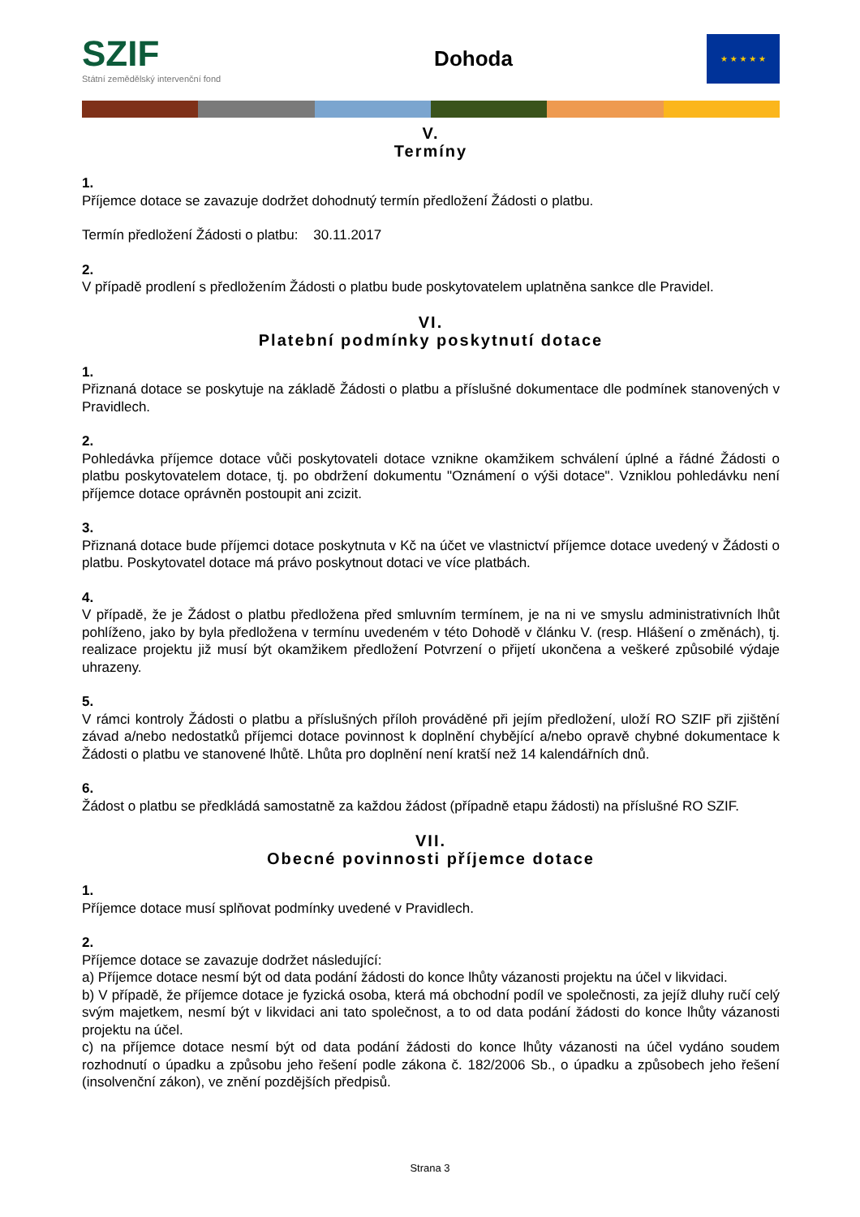SZIF
Státní zemědělský intervenční fond
Dohoda
★ ★ ★ ★ ★
V.
Termíny
1.
Příjemce dotace se zavazuje dodržet dohodnutý termín předložení Žádosti o platbu.
Termín předložení Žádosti o platbu: 30.11.2017
2.
V případě prodlení s předložením Žádosti o platbu bude poskytovatelem uplatněna sankce dle Pravidel.
VI.
Platební podmínky poskytnutí dotace
1.
Přiznaná dotace se poskytuje na základě Žádosti o platbu a příslušné dokumentace dle podmínek stanovených v Pravidlech.
2.
Pohledávka příjemce dotace vůči poskytovateli dotace vznikne okamžikem schválení úplné a řádné Žádosti o platbu poskytovatelem dotace, tj. po obdržení dokumentu "Oznámení o výši dotace". Vzniklou pohledávku není příjemce dotace oprávněn postoupit ani zcizit.
3.
Přiznaná dotace bude příjemci dotace poskytnuta v Kč na účet ve vlastnictví příjemce dotace uvedený v Žádosti o platbu. Poskytovatel dotace má právo poskytnout dotaci ve více platbách.
4.
V případě, že je Žádost o platbu předložena před smluvním termínem, je na ni ve smyslu administrativních lhůt pohlíženo, jako by byla předložena v termínu uvedeném v této Dohodě v článku V. (resp. Hlášení o změnách), tj. realizace projektu již musí být okamžikem předložení Potvrzení o přijetí ukončena a veškeré způsobilé výdaje uhrazeny.
5.
V rámci kontroly Žádosti o platbu a příslušných příloh prováděné při jejím předložení, uloží RO SZIF při zjištění závad a/nebo nedostatků příjemci dotace povinnost k doplnění chybějící a/nebo opravě chybné dokumentace k Žádosti o platbu ve stanovené lhůtě. Lhůta pro doplnění není kratší než 14 kalendářních dnů.
6.
Žádost o platbu se předkládá samostatně za každou žádost (případně etapu žádosti) na příslušné RO SZIF.
VII.
Obecné povinnosti příjemce dotace
1.
Příjemce dotace musí splňovat podmínky uvedené v Pravidlech.
2.
Příjemce dotace se zavazuje dodržet následující:
a) Příjemce dotace nesmí být od data podání žádosti do konce lhůty vázanosti projektu na účel v likvidaci.
b) V případě, že příjemce dotace je fyzická osoba, která má obchodní podíl ve společnosti, za jejíž dluhy ručí celý svým majetkem, nesmí být v likvidaci ani tato společnost, a to od data podání žádosti do konce lhůty vázanosti projektu na účel.
c) na příjemce dotace nesmí být od data podání žádosti do konce lhůty vázanosti na účel vydáno soudem rozhodnutí o úpadku a způsobu jeho řešení podle zákona č. 182/2006 Sb., o úpadku a způsobech jeho řešení (insolvenční zákon), ve znění pozdějších předpisů.
Strana 3